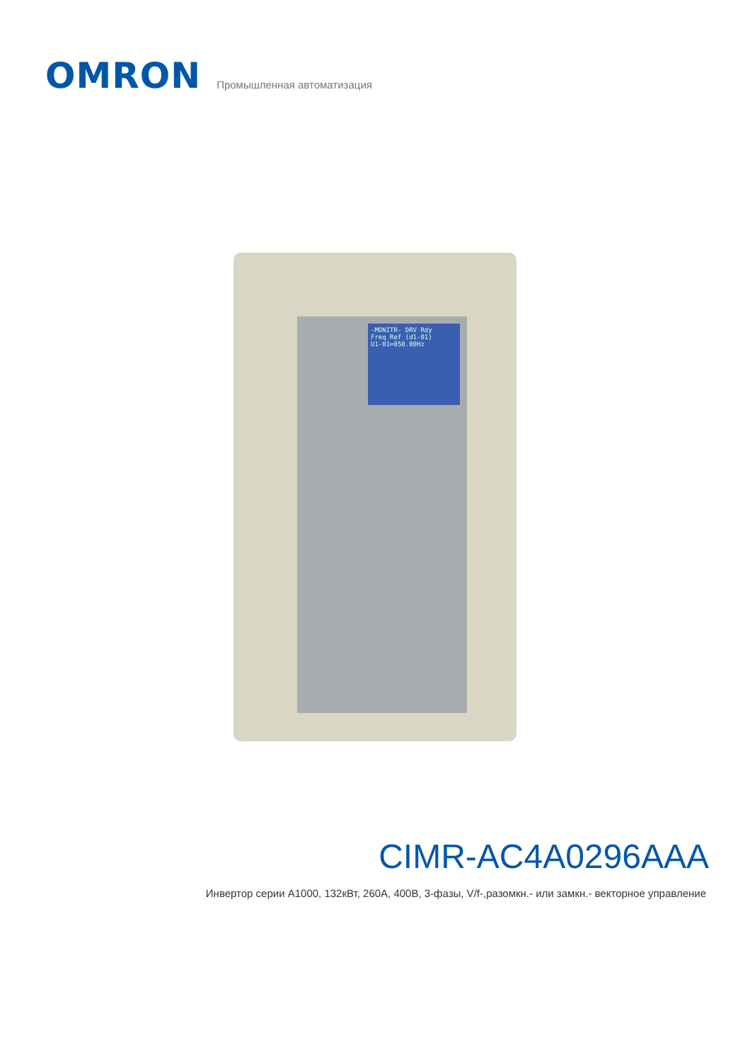OMRON
Промышленная автоматизация
-MONITR- DRV Rdy
Freq Ref (d1-01)
U1-01=050.00Hz
CIMR-AC4A0296AAA
Инвертор серии A1000, 132кВт, 260А, 400В, 3-фазы, V/f-,разомкн.- или замкн.- векторное управление